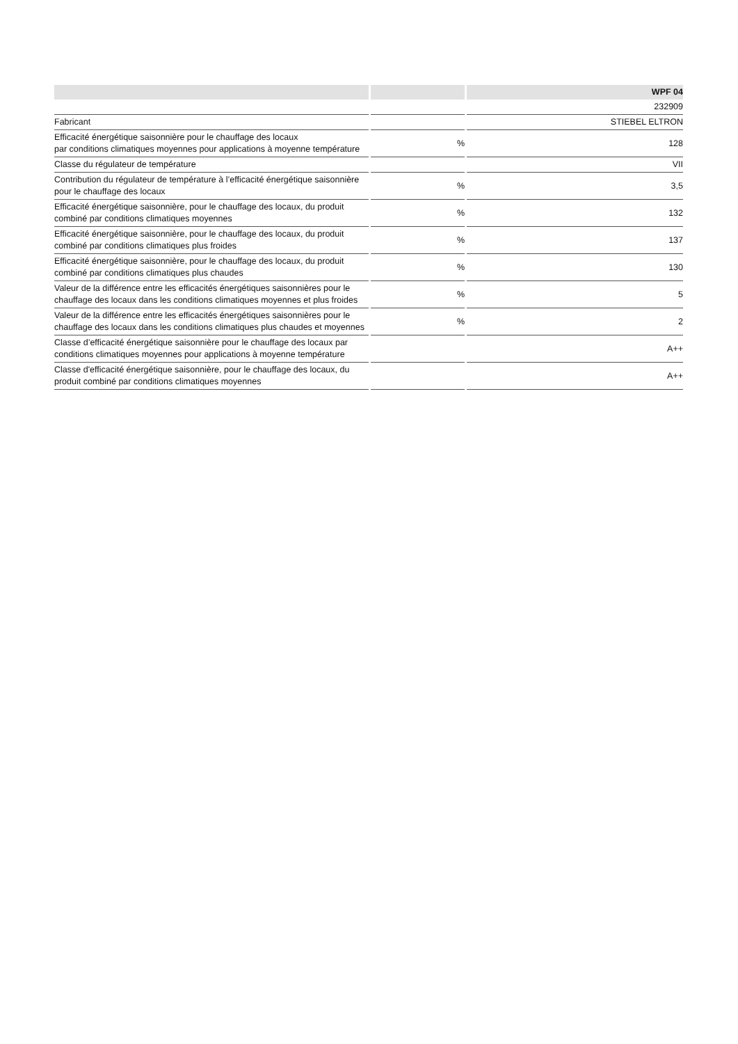| | | WPF 04 |
| --- | --- | --- |
| | | 232909 |
| Fabricant | | STIEBEL ELTRON |
| Efficacité énergétique saisonnière pour le chauffage des locaux par conditions climatiques moyennes pour applications à moyenne température | % | 128 |
| Classe du régulateur de température | | VII |
| Contribution du régulateur de température à l’efficacité énergétique saisonnière pour le chauffage des locaux | % | 3,5 |
| Efficacité énergétique saisonnière, pour le chauffage des locaux, du produit combiné par conditions climatiques moyennes | % | 132 |
| Efficacité énergétique saisonnière, pour le chauffage des locaux, du produit combiné par conditions climatiques plus froides | % | 137 |
| Efficacité énergétique saisonnière, pour le chauffage des locaux, du produit combiné par conditions climatiques plus chaudes | % | 130 |
| Valeur de la différence entre les efficacités énergétiques saisonnières pour le chauffage des locaux dans les conditions climatiques moyennes et plus froides | % | 5 |
| Valeur de la différence entre les efficacités énergétiques saisonnières pour le chauffage des locaux dans les conditions climatiques plus chaudes et moyennes | % | 2 |
| Classe d’efficacité énergétique saisonnière pour le chauffage des locaux par conditions climatiques moyennes pour applications à moyenne température | | A++ |
| Classe d'efficacité énergétique saisonnière, pour le chauffage des locaux, du produit combiné par conditions climatiques moyennes | | A++ |